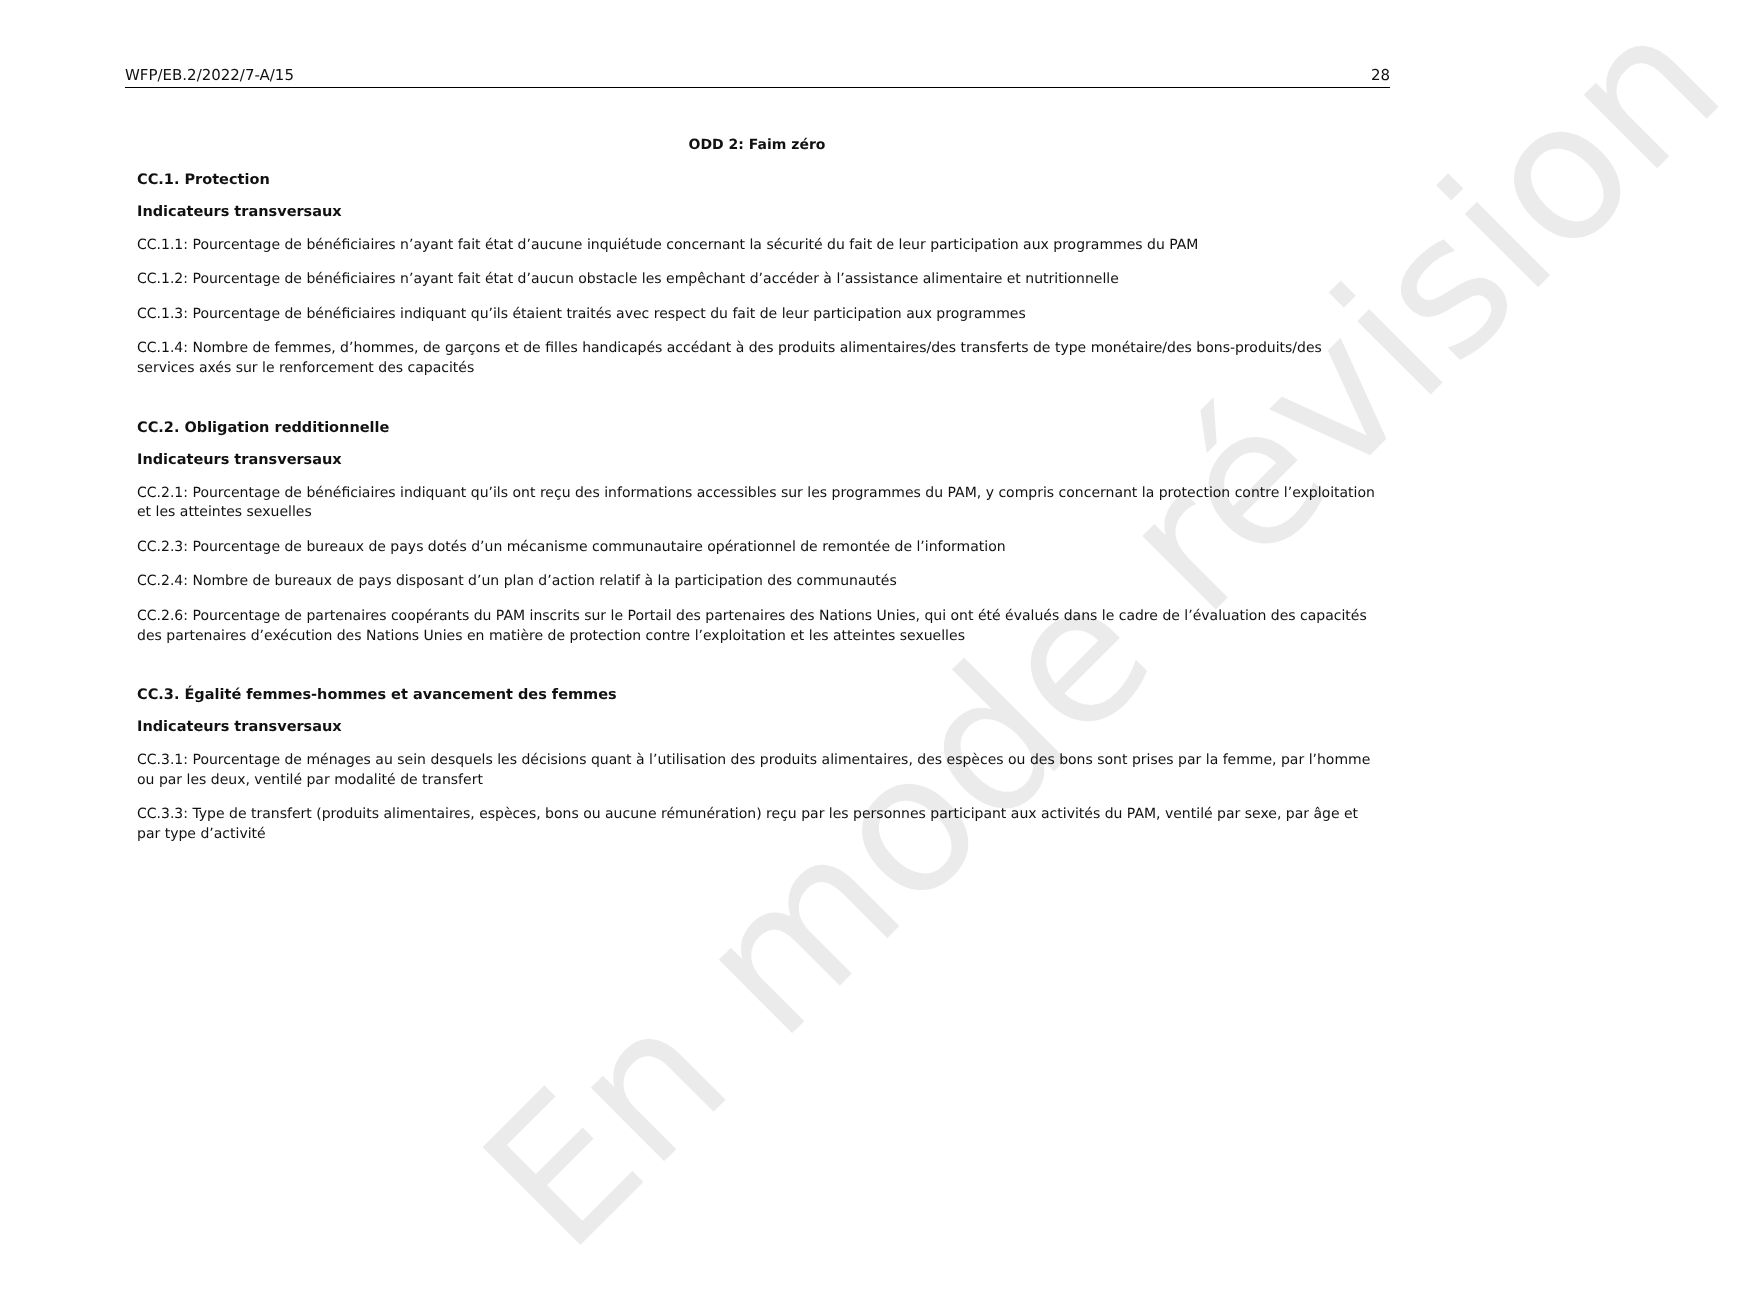WFP/EB.2/2022/7-A/15 28
ODD 2: Faim zéro
CC.1. Protection
Indicateurs transversaux
CC.1.1: Pourcentage de bénéficiaires n’ayant fait état d’aucune inquiétude concernant la sécurité du fait de leur participation aux programmes du PAM
CC.1.2: Pourcentage de bénéficiaires n’ayant fait état d’aucun obstacle les empêchant d’accéder à l’assistance alimentaire et nutritionnelle
CC.1.3: Pourcentage de bénéficiaires indiquant qu’ils étaient traités avec respect du fait de leur participation aux programmes
CC.1.4: Nombre de femmes, d’hommes, de garçons et de filles handicapés accédant à des produits alimentaires/des transferts de type monétaire/des bons-produits/des services axés sur le renforcement des capacités
CC.2. Obligation redditionnelle
Indicateurs transversaux
CC.2.1: Pourcentage de bénéficiaires indiquant qu’ils ont reçu des informations accessibles sur les programmes du PAM, y compris concernant la protection contre l’exploitation et les atteintes sexuelles
CC.2.3: Pourcentage de bureaux de pays dotés d’un mécanisme communautaire opérationnel de remontée de l’information
CC.2.4: Nombre de bureaux de pays disposant d’un plan d’action relatif à la participation des communautés
CC.2.6: Pourcentage de partenaires coopérants du PAM inscrits sur le Portail des partenaires des Nations Unies, qui ont été évalués dans le cadre de l’évaluation des capacités des partenaires d’exécution des Nations Unies en matière de protection contre l’exploitation et les atteintes sexuelles
CC.3. Égalité femmes-hommes et avancement des femmes
Indicateurs transversaux
CC.3.1: Pourcentage de ménages au sein desquels les décisions quant à l’utilisation des produits alimentaires, des espèces ou des bons sont prises par la femme, par l’homme ou par les deux, ventilé par modalité de transfert
CC.3.3: Type de transfert (produits alimentaires, espèces, bons ou aucune rémunération) reçu par les personnes participant aux activités du PAM, ventilé par sexe, par âge et par type d’activité
En mode révision